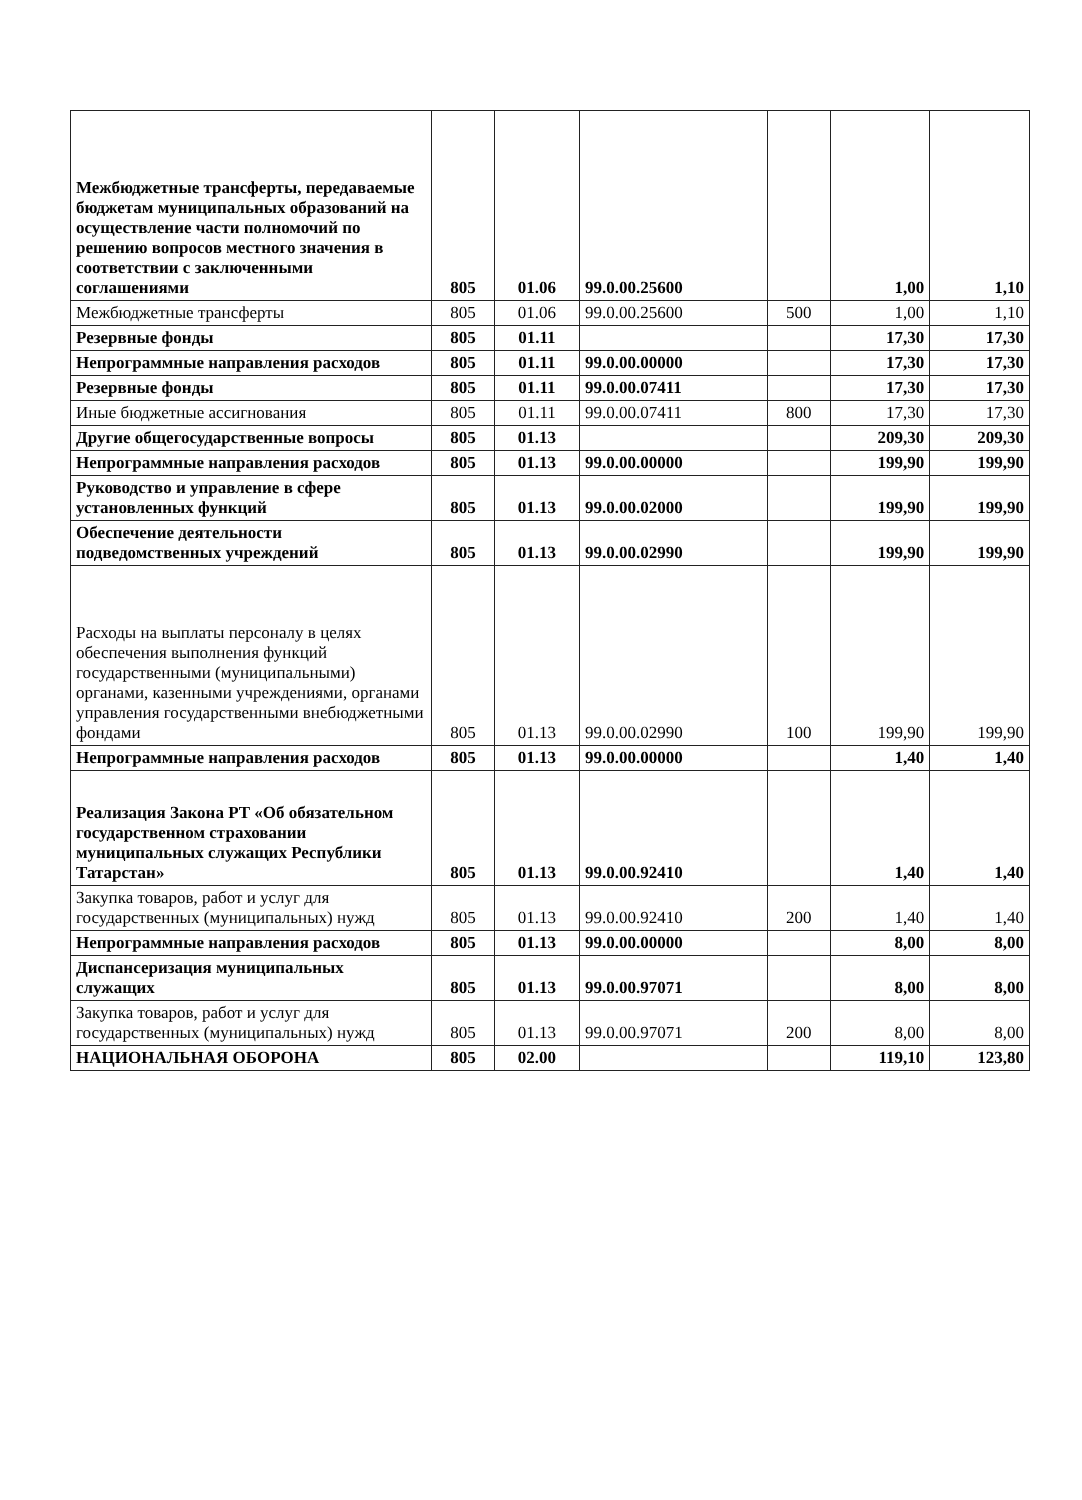| Межбюджетные трансферты, передаваемые бюджетам муниципальных образований на осуществление части полномочий по решению вопросов местного значения в соответствии с заключенными соглашениями | 805 | 01.06 | 99.0.00.25600 | | 1,00 | 1,10 |
| Межбюджетные трансферты | 805 | 01.06 | 99.0.00.25600 | 500 | 1,00 | 1,10 |
| Резервные фонды | 805 | 01.11 | | | 17,30 | 17,30 |
| Непрограммные направления расходов | 805 | 01.11 | 99.0.00.00000 | | 17,30 | 17,30 |
| Резервные фонды | 805 | 01.11 | 99.0.00.07411 | | 17,30 | 17,30 |
| Иные бюджетные ассигнования | 805 | 01.11 | 99.0.00.07411 | 800 | 17,30 | 17,30 |
| Другие общегосударственные вопросы | 805 | 01.13 | | | 209,30 | 209,30 |
| Непрограммные направления расходов | 805 | 01.13 | 99.0.00.00000 | | 199,90 | 199,90 |
| Руководство и управление в сфере установленных функций | 805 | 01.13 | 99.0.00.02000 | | 199,90 | 199,90 |
| Обеспечение деятельности подведомственных учреждений | 805 | 01.13 | 99.0.00.02990 | | 199,90 | 199,90 |
| Расходы на выплаты персоналу в целях обеспечения выполнения функций государственными (муниципальными) органами, казенными учреждениями, органами управления государственными внебюджетными фондами | 805 | 01.13 | 99.0.00.02990 | 100 | 199,90 | 199,90 |
| Непрограммные направления расходов | 805 | 01.13 | 99.0.00.00000 | | 1,40 | 1,40 |
| Реализация Закона РТ «Об обязательном государственном страховании муниципальных служащих Республики Татарстан» | 805 | 01.13 | 99.0.00.92410 | | 1,40 | 1,40 |
| Закупка товаров, работ и услуг для государственных (муниципальных) нужд | 805 | 01.13 | 99.0.00.92410 | 200 | 1,40 | 1,40 |
| Непрограммные направления расходов | 805 | 01.13 | 99.0.00.00000 | | 8,00 | 8,00 |
| Диспансеризация муниципальных служащих | 805 | 01.13 | 99.0.00.97071 | | 8,00 | 8,00 |
| Закупка товаров, работ и услуг для государственных (муниципальных) нужд | 805 | 01.13 | 99.0.00.97071 | 200 | 8,00 | 8,00 |
| НАЦИОНАЛЬНАЯ ОБОРОНА | 805 | 02.00 | | | 119,10 | 123,80 |